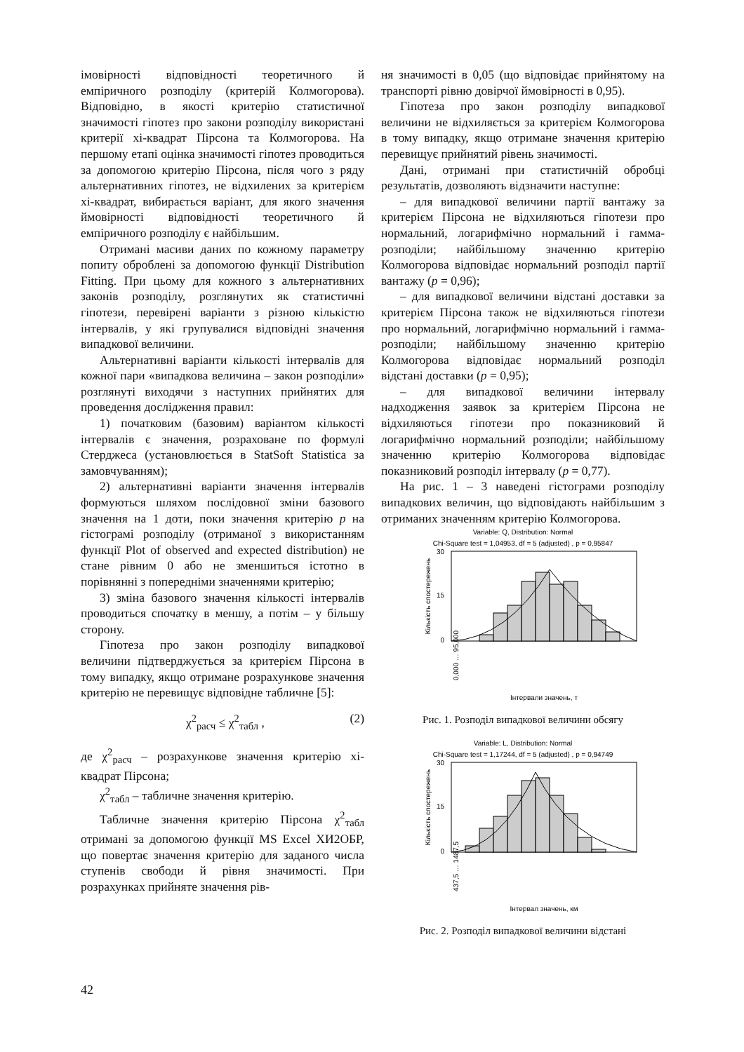імовірності відповідності теоретичного й емпіричного розподілу (критерій Колмогорова). Відповідно, в якості критерію статистичної значимості гіпотез про закони розподілу використані критерії хі-квадрат Пірсона та Колмогорова. На першому етапі оцінка значимості гіпотез проводиться за допомогою критерію Пірсона, після чого з ряду альтернативних гіпотез, не відхилених за критерієм хі-квадрат, вибирається варіант, для якого значення ймовірності відповідності теоретичного й емпіричного розподілу є найбільшим.
Отримані масиви даних по кожному параметру попиту оброблені за допомогою функції Distribution Fitting. При цьому для кожного з альтернативних законів розподілу, розглянутих як статистичні гіпотези, перевірені варіанти з різною кількістю інтервалів, у які групувалися відповідні значення випадкової величини.
Альтернативні варіанти кількості інтервалів для кожної пари «випадкова величина – закон розподіли» розглянуті виходячи з наступних прийнятих для проведення дослідження правил:
1) початковим (базовим) варіантом кількості інтервалів є значення, розраховане по формулі Стерджеса (установлюється в StatSoft Statistica за замовчуванням);
2) альтернативні варіанти значення інтервалів формуються шляхом послідовної зміни базового значення на 1 доти, поки значення критерію p на гістограмі розподілу (отриманої з використанням функції Plot of observed and expected distribution) не стане рівним 0 або не зменшиться істотно в порівнянні з попередніми значеннями критерію;
3) зміна базового значення кількості інтервалів проводиться спочатку в меншу, а потім – у більшу сторону.
Гіпотеза про закон розподілу випадкової величини підтверджується за критерієм Пірсона в тому випадку, якщо отримане розрахункове значення критерію не перевищує відповідне табличне [5]:
χ<sup>2</sup><sub>расч</sub> ≤ χ<sup>2</sup><sub>табл</sub> , (2)
де χ<sup>2</sup><sub>расч</sub> – розрахункове значення критерію хі-квадрат Пірсона;
χ<sup>2</sup><sub>табл</sub> – табличне значення критерію.
Табличне значення критерію Пірсона χ<sup>2</sup><sub>табл</sub> отримані за допомогою функції MS Excel ХИ2ОБР, що повертає значення критерію для заданого числа ступенів свободи й рівня значимості. При розрахунках прийняте значення рів-
ня значимості в 0,05 (що відповідає прийнятому на транспорті рівню довірчої ймовірності в 0,95).
Гіпотеза про закон розподілу випадкової величини не відхиляється за критерієм Колмогорова в тому випадку, якщо отримане значення критерію перевищує прийнятий рівень значимості.
Дані, отримані при статистичній обробці результатів, дозволяють відзначити наступне:
– для випадкової величини партії вантажу за критерієм Пірсона не відхиляються гіпотези про нормальний, логарифмічно нормальний і гамма-розподіли; найбільшому значенню критерію Колмогорова відповідає нормальний розподіл партії вантажу (p = 0,96);
– для випадкової величини відстані доставки за критерієм Пірсона також не відхиляються гіпотези про нормальний, логарифмічно нормальний і гамма-розподіли; найбільшому значенню критерію Колмогорова відповідає нормальний розподіл відстані доставки (p = 0,95);
– для випадкової величини інтервалу надходження заявок за критерієм Пірсона не відхиляються гіпотези про показниковий й логарифмічно нормальний розподіли; найбільшому значенню критерію Колмогорова відповідає показниковий розподіл інтервалу (p = 0,77).
На рис. 1 – 3 наведені гістограми розподілу випадкових величин, що відповідають найбільшим з отриманих значенням критерію Колмогорова.
Variable: Q, Distribution: Normal
Chi-Square test = 1,04953, df = 5 (adjusted) , p = 0,95847
30
15
0
Кількість спостережень
0,000 … 95,000
Інтервали значень, т
Рис. 1. Розподіл випадкової величини обсягу
Variable: L, Distribution: Normal
Chi-Square test = 1,17244, df = 5 (adjusted) , p = 0,94749
30
15
0
Кількість спостережень
437,5 … 1487,5
Інтервал значень, км
Рис. 2. Розподіл випадкової величини відстані
42